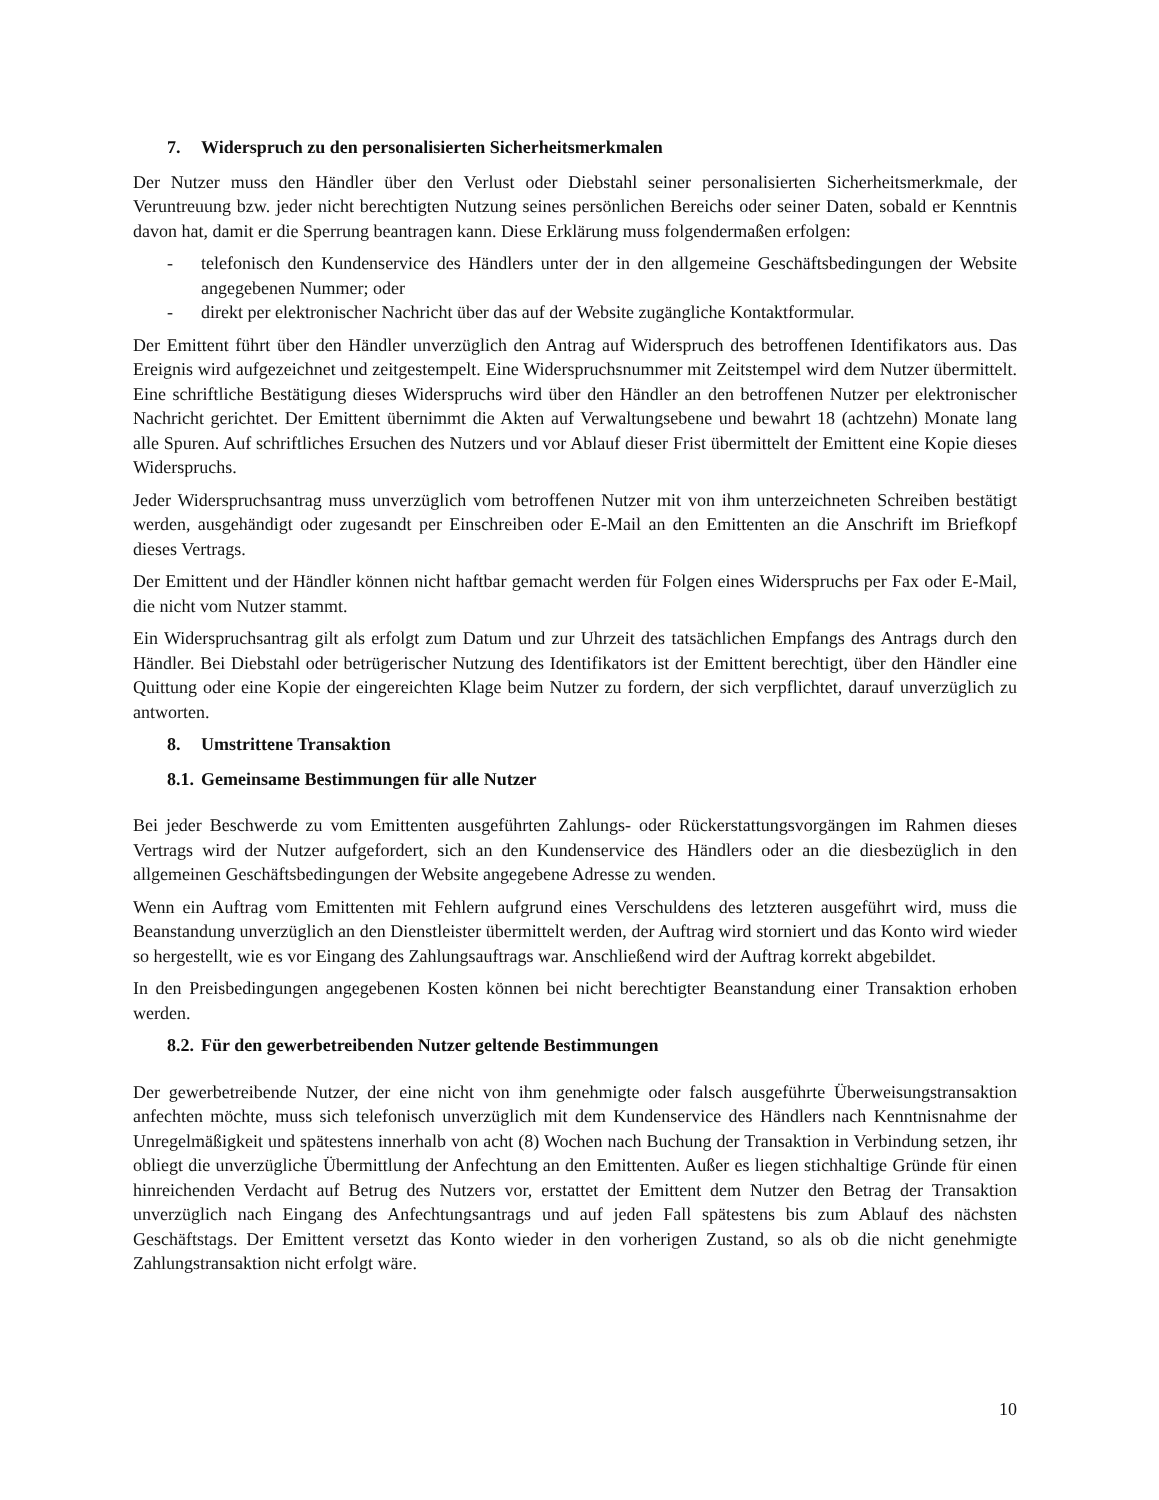7. Widerspruch zu den personalisierten Sicherheitsmerkmalen
Der Nutzer muss den Händler über den Verlust oder Diebstahl seiner personalisierten Sicherheitsmerkmale, der Veruntreuung bzw. jeder nicht berechtigten Nutzung seines persönlichen Bereichs oder seiner Daten, sobald er Kenntnis davon hat, damit er die Sperrung beantragen kann. Diese Erklärung muss folgendermaßen erfolgen:
- telefonisch den Kundenservice des Händlers unter der in den allgemeine Geschäftsbedingungen der Website angegebenen Nummer; oder
- direkt per elektronischer Nachricht über das auf der Website zugängliche Kontaktformular.
Der Emittent führt über den Händler unverzüglich den Antrag auf Widerspruch des betroffenen Identifikators aus. Das Ereignis wird aufgezeichnet und zeitgestempelt. Eine Widerspruchsnummer mit Zeitstempel wird dem Nutzer übermittelt. Eine schriftliche Bestätigung dieses Widerspruchs wird über den Händler an den betroffenen Nutzer per elektronischer Nachricht gerichtet. Der Emittent übernimmt die Akten auf Verwaltungsebene und bewahrt 18 (achtzehn) Monate lang alle Spuren. Auf schriftliches Ersuchen des Nutzers und vor Ablauf dieser Frist übermittelt der Emittent eine Kopie dieses Widerspruchs.
Jeder Widerspruchsantrag muss unverzüglich vom betroffenen Nutzer mit von ihm unterzeichneten Schreiben bestätigt werden, ausgehändigt oder zugesandt per Einschreiben oder E-Mail an den Emittenten an die Anschrift im Briefkopf dieses Vertrags.
Der Emittent und der Händler können nicht haftbar gemacht werden für Folgen eines Widerspruchs per Fax oder E-Mail, die nicht vom Nutzer stammt.
Ein Widerspruchsantrag gilt als erfolgt zum Datum und zur Uhrzeit des tatsächlichen Empfangs des Antrags durch den Händler. Bei Diebstahl oder betrügerischer Nutzung des Identifikators ist der Emittent berechtigt, über den Händler eine Quittung oder eine Kopie der eingereichten Klage beim Nutzer zu fordern, der sich verpflichtet, darauf unverzüglich zu antworten.
8. Umstrittene Transaktion
8.1. Gemeinsame Bestimmungen für alle Nutzer
Bei jeder Beschwerde zu vom Emittenten ausgeführten Zahlungs- oder Rückerstattungsvorgängen im Rahmen dieses Vertrags wird der Nutzer aufgefordert, sich an den Kundenservice des Händlers oder an die diesbezüglich in den allgemeinen Geschäftsbedingungen der Website angegebene Adresse zu wenden.
Wenn ein Auftrag vom Emittenten mit Fehlern aufgrund eines Verschuldens des letzteren ausgeführt wird, muss die Beanstandung unverzüglich an den Dienstleister übermittelt werden, der Auftrag wird storniert und das Konto wird wieder so hergestellt, wie es vor Eingang des Zahlungsauftrags war. Anschließend wird der Auftrag korrekt abgebildet.
In den Preisbedingungen angegebenen Kosten können bei nicht berechtigter Beanstandung einer Transaktion erhoben werden.
8.2. Für den gewerbetreibenden Nutzer geltende Bestimmungen
Der gewerbetreibende Nutzer, der eine nicht von ihm genehmigte oder falsch ausgeführte Überweisungstransaktion anfechten möchte, muss sich telefonisch unverzüglich mit dem Kundenservice des Händlers nach Kenntnisnahme der Unregelmäßigkeit und spätestens innerhalb von acht (8) Wochen nach Buchung der Transaktion in Verbindung setzen, ihr obliegt die unverzügliche Übermittlung der Anfechtung an den Emittenten. Außer es liegen stichhaltige Gründe für einen hinreichenden Verdacht auf Betrug des Nutzers vor, erstattet der Emittent dem Nutzer den Betrag der Transaktion unverzüglich nach Eingang des Anfechtungsantrags und auf jeden Fall spätestens bis zum Ablauf des nächsten Geschäftstags. Der Emittent versetzt das Konto wieder in den vorherigen Zustand, so als ob die nicht genehmigte Zahlungstransaktion nicht erfolgt wäre.
10